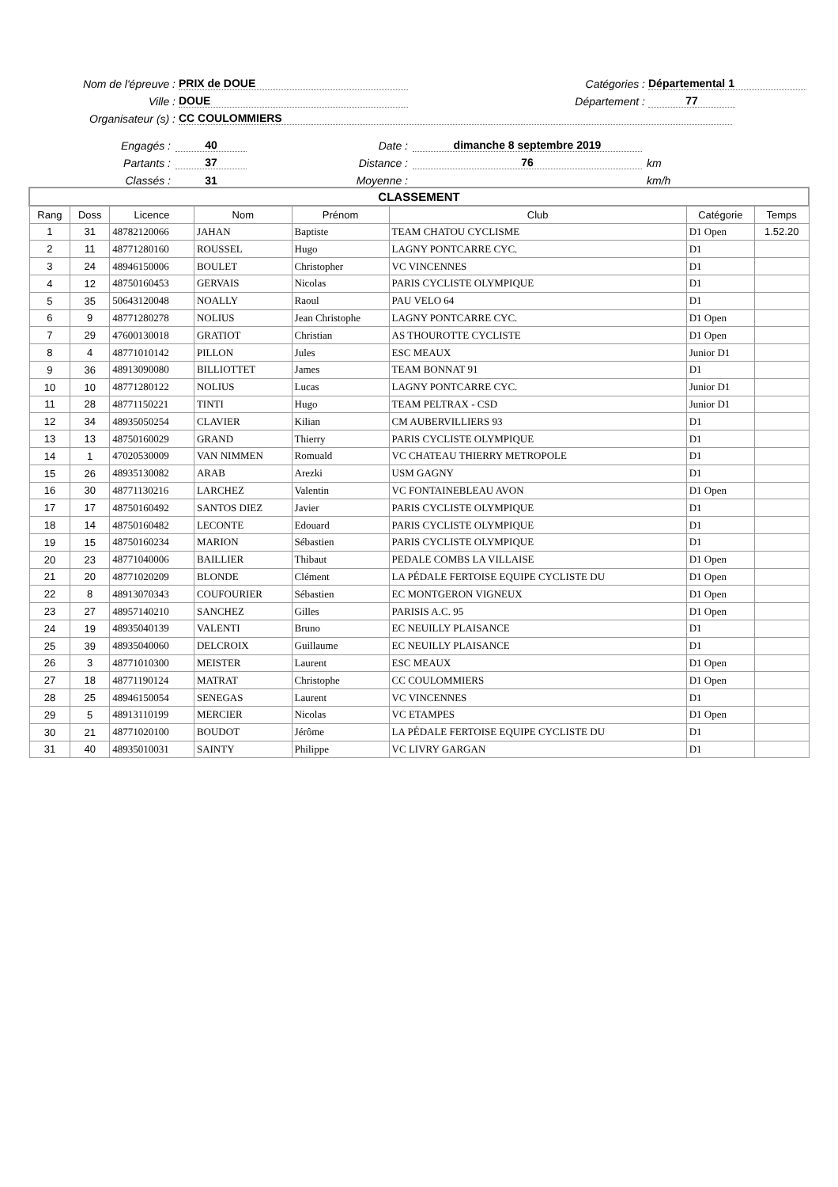Nom de l'épreuve : PRIX de DOUE Catégories : Départemental 1
Ville : DOUE Département : 77
Organisateur (s) : CC COULOMMIERS
Engagés : 40 Date : dimanche 8 septembre 2019
Partants : 37 Distance : 76 km
Classés : 31 Moyenne : km/h
| CLASSEMENT | | | | | | | |
| --- | --- | --- | --- | --- | --- | --- | --- |
| Rang | Doss | Licence | Nom | Prénom | Club | Catégorie | Temps |
| 1 | 31 | 48782120066 | JAHAN | Baptiste | TEAM CHATOU CYCLISME | D1 Open | 1.52.20 |
| 2 | 11 | 48771280160 | ROUSSEL | Hugo | LAGNY PONTCARRE CYC. | D1 | |
| 3 | 24 | 48946150006 | BOULET | Christopher | VC VINCENNES | D1 | |
| 4 | 12 | 48750160453 | GERVAIS | Nicolas | PARIS CYCLISTE OLYMPIQUE | D1 | |
| 5 | 35 | 50643120048 | NOALLY | Raoul | PAU VELO 64 | D1 | |
| 6 | 9 | 48771280278 | NOLIUS | Jean Christophe | LAGNY PONTCARRE CYC. | D1 Open | |
| 7 | 29 | 47600130018 | GRATIOT | Christian | AS THOUROTTE CYCLISTE | D1 Open | |
| 8 | 4 | 48771010142 | PILLON | Jules | ESC MEAUX | Junior D1 | |
| 9 | 36 | 48913090080 | BILLIOTTET | James | TEAM BONNAT 91 | D1 | |
| 10 | 10 | 48771280122 | NOLIUS | Lucas | LAGNY PONTCARRE CYC. | Junior D1 | |
| 11 | 28 | 48771150221 | TINTI | Hugo | TEAM PELTRAX - CSD | Junior D1 | |
| 12 | 34 | 48935050254 | CLAVIER | Kilian | CM AUBERVILLIERS 93 | D1 | |
| 13 | 13 | 48750160029 | GRAND | Thierry | PARIS CYCLISTE OLYMPIQUE | D1 | |
| 14 | 1 | 47020530009 | VAN NIMMEN | Romuald | VC CHATEAU THIERRY METROPOLE | D1 | |
| 15 | 26 | 48935130082 | ARAB | Arezki | USM GAGNY | D1 | |
| 16 | 30 | 48771130216 | LARCHEZ | Valentin | VC FONTAINEBLEAU AVON | D1 Open | |
| 17 | 17 | 48750160492 | SANTOS DIEZ | Javier | PARIS CYCLISTE OLYMPIQUE | D1 | |
| 18 | 14 | 48750160482 | LECONTE | Edouard | PARIS CYCLISTE OLYMPIQUE | D1 | |
| 19 | 15 | 48750160234 | MARION | Sébastien | PARIS CYCLISTE OLYMPIQUE | D1 | |
| 20 | 23 | 48771040006 | BAILLIER | Thibaut | PEDALE COMBS LA VILLAISE | D1 Open | |
| 21 | 20 | 48771020209 | BLONDE | Clément | LA PÉDALE FERTOISE EQUIPE CYCLISTE DU | D1 Open | |
| 22 | 8 | 48913070343 | COUFOURIER | Sébastien | EC MONTGERON VIGNEUX | D1 Open | |
| 23 | 27 | 48957140210 | SANCHEZ | Gilles | PARISIS A.C. 95 | D1 Open | |
| 24 | 19 | 48935040139 | VALENTI | Bruno | EC NEUILLY PLAISANCE | D1 | |
| 25 | 39 | 48935040060 | DELCROIX | Guillaume | EC NEUILLY PLAISANCE | D1 | |
| 26 | 3 | 48771010300 | MEISTER | Laurent | ESC MEAUX | D1 Open | |
| 27 | 18 | 48771190124 | MATRAT | Christophe | CC COULOMMIERS | D1 Open | |
| 28 | 25 | 48946150054 | SENEGAS | Laurent | VC VINCENNES | D1 | |
| 29 | 5 | 48913110199 | MERCIER | Nicolas | VC ETAMPES | D1 Open | |
| 30 | 21 | 48771020100 | BOUDOT | Jérôme | LA PÉDALE FERTOISE EQUIPE CYCLISTE DU | D1 | |
| 31 | 40 | 48935010031 | SAINTY | Philippe | VC LIVRY GARGAN | D1 | |